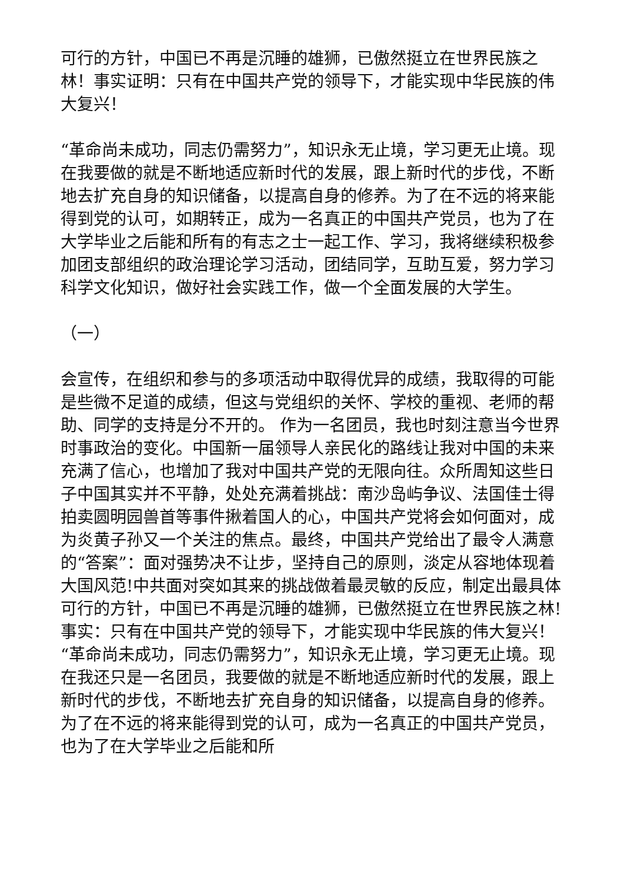可行的方针，中国已不再是沉睡的雄狮，已傲然挺立在世界民族之林！事实证明：只有在中国共产党的领导下，才能实现中华民族的伟大复兴！
“革命尚未成功，同志仍需努力”，知识永无止境，学习更无止境。现在我要做的就是不断地适应新时代的发展，跟上新时代的步伐，不断地去扩充自身的知识储备，以提高自身的修养。为了在不远的将来能得到党的认可，如期转正，成为一名真正的中国共产党员，也为了在大学毕业之后能和所有的有志之士一起工作、学习，我将继续积极参加团支部组织的政治理论学习活动，团结同学，互助互爱，努力学习科学文化知识，做好社会实践工作，做一个全面发展的大学生。
（一）
会宣传，在组织和参与的多项活动中取得优异的成绩，我取得的可能是些微不足道的成绩，但这与党组织的关怀、学校的重视、老师的帮助、同学的支持是分不开的。 作为一名团员，我也时刻注意当今世界时事政治的变化。中国新一届领导人亲民化的路线让我对中国的未来充满了信心，也增加了我对中国共产党的无限向往。众所周知这些日子中国其实并不平静，处处充满着挑战：南沙岛屿争议、法国佳士得拍卖圆明园兽首等事件揪着国人的心，中国共产党将会如何面对，成为炎黄子孙又一个关注的焦点。最终，中国共产党给出了最令人满意的“答案”：面对强势决不让步，坚持自己的原则，淡定从容地体现着大国风范!中共面对突如其来的挑战做着最灵敏的反应，制定出最具体可行的方针，中国已不再是沉睡的雄狮，已傲然挺立在世界民族之林!事实：只有在中国共产党的领导下，才能实现中华民族的伟大复兴！ “革命尚未成功，同志仍需努力”，知识永无止境，学习更无止境。现在我还只是一名团员，我要做的就是不断地适应新时代的发展，跟上新时代的步伐，不断地去扩充自身的知识储备，以提高自身的修养。为了在不远的将来能得到党的认可，成为一名真正的中国共产党员，也为了在大学毕业之后能和所